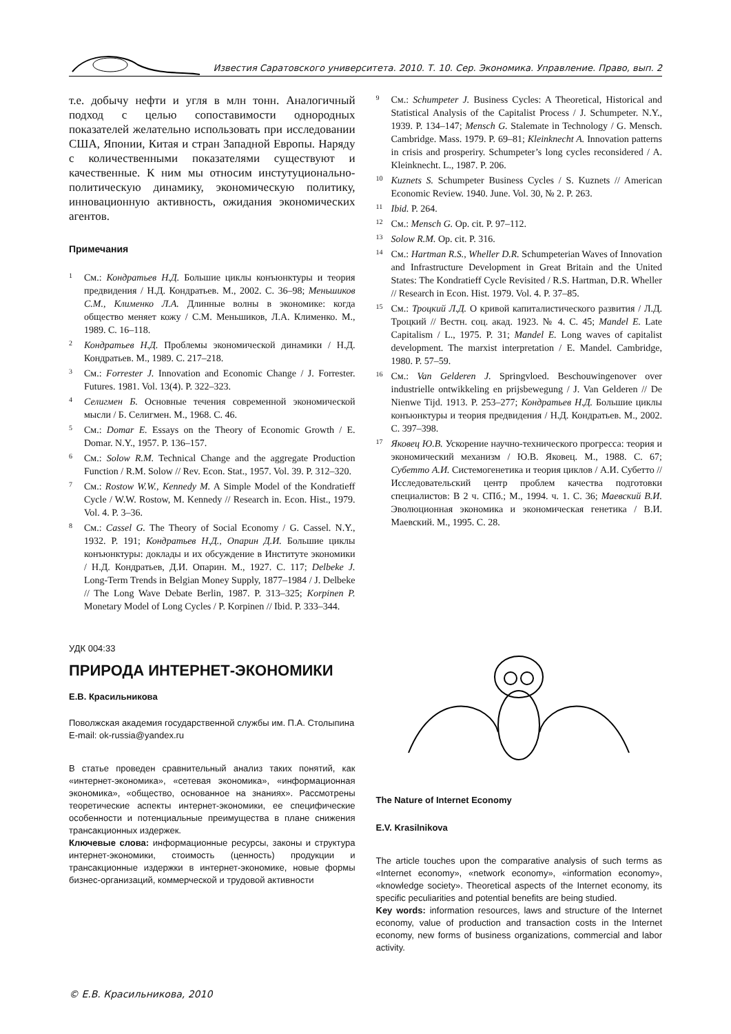Известия Саратовского университета. 2010. Т. 10. Сер. Экономика. Управление. Право, вып. 2
т.е. добычу нефти и угля в млн тонн. Аналогичный подход с целью сопоставимости однородных показателей желательно использовать при исследовании США, Японии, Китая и стран Западной Европы. Наряду с количественными показателями существуют и качественные. К ним мы относим инстутуционально-политическую динамику, экономическую политику, инновационную активность, ожидания экономических агентов.
Примечания
<sup>1</sup> См.: Кондратьев Н.Д. Большие циклы конъюнктуры и теория предвидения / Н.Д. Кондратьев. М., 2002. С. 36–98; Меньшиков С.М., Клименко Л.А. Длинные волны в экономике: когда общество меняет кожу / С.М. Меньшиков, Л.А. Клименко. М., 1989. С. 16–118.
<sup>2</sup> Кондратьев Н.Д. Проблемы экономической динамики / Н.Д. Кондратьев. М., 1989. С. 217–218.
<sup>3</sup> См.: Forrester J. Innovation and Economic Change / J. Forrester. Futures. 1981. Vol. 13(4). P. 322–323.
<sup>4</sup> Селигмен Б. Основные течения современной экономической мысли / Б. Селигмен. М., 1968. С. 46.
<sup>5</sup> См.: Domar E. Essays on the Theory of Economic Growth / E. Domar. N.Y., 1957. P. 136–157.
<sup>6</sup> См.: Solow R.M. Technical Change and the aggregate Production Function / R.M. Solow // Rev. Econ. Stat., 1957. Vol. 39. P. 312–320.
<sup>7</sup> См.: Rostow W.W., Kennedy M. A Simple Model of the Kondratieff Cycle / W.W. Rostow, M. Kennedy // Research in. Econ. Hist., 1979. Vol. 4. P. 3–36.
<sup>8</sup> См.: Cassel G. The Theory of Social Economy / G. Cassel. N.Y., 1932. P. 191; Кондратьев Н.Д., Опарин Д.И. Большие циклы конъюнктуры: доклады и их обсуждение в Институте экономики / Н.Д. Кондратьев, Д.И. Опарин. М., 1927. С. 117; Delbeke J. Long-Term Trends in Belgian Money Supply, 1877–1984 / J. Delbeke // The Long Wave Debate Berlin, 1987. P. 313–325; Korpinen P. Monetary Model of Long Cycles / P. Korpinen // Ibid. P. 333–344.
<sup>9</sup> См.: Schumpeter J. Business Cycles: A Theoretical, Historical and Statistical Analysis of the Capitalist Process / J. Schumpeter. N.Y., 1939. P. 134–147; Mensch G. Stalemate in Technology / G. Mensch. Cambridge. Mass. 1979. P. 69–81; Kleinknecht A. Innovation patterns in crisis and prosperiry. Schumpeter’s long cycles reconsidered / A. Kleinknecht. L., 1987. P. 206.
<sup>10</sup> Kuznets S. Schumpeter Business Cycles / S. Kuznets // American Economic Review. 1940. June. Vol. 30, № 2. P. 263.
<sup>11</sup> Ibid. P. 264.
<sup>12</sup> См.: Mensch G. Op. cit. P. 97–112.
<sup>13</sup> Solow R.M. Op. cit. P. 316.
<sup>14</sup> См.: Hartman R.S., Wheller D.R. Schumpeterian Waves of Innovation and Infrastructure Development in Great Britain and the United States: The Kondratieff Cycle Revisited / R.S. Hartman, D.R. Wheller // Research in Econ. Hist. 1979. Vol. 4. P. 37–85.
<sup>15</sup> См.: Троцкий Л.Д. О кривой капиталистического развития / Л.Д. Троцкий // Вестн. соц. акад. 1923. № 4. С. 45; Mandel E. Late Capitalism / L., 1975. P. 31; Mandel E. Long waves of capitalist development. The marxist interpretation / E. Mandel. Cambridge, 1980. P. 57–59.
<sup>16</sup> См.: Van Gelderen J. Springvloed. Beschouwingenover over industrielle ontwikkeling en prijsbewegung / J. Van Gelderen // De Nienwe Tijd. 1913. P. 253–277; Кондратьев Н.Д. Большие циклы конъюнктуры и теория предвидения / Н.Д. Кондратьев. М., 2002. С. 397–398.
<sup>17</sup> Яковец Ю.В. Ускорение научно-технического прогресса: теория и экономический механизм / Ю.В. Яковец. М., 1988. С. 67; Субетто А.И. Системогенетика и теория циклов / А.И. Субетто // Исследовательский центр проблем качества подготовки специалистов: В 2 ч. СПб.; М., 1994. ч. 1. С. 36; Маевский В.И. Эволюционная экономика и экономическая генетика / В.И. Маевский. М., 1995. С. 28.
УДК 004:33
ПРИРОДА ИНТЕРНЕТ-ЭКОНОМИКИ
Е.В. Красильникова
Поволжская академия государственной службы им. П.А. Столыпина
E-mail: ok-russia@yandex.ru
В статье проведен сравнительный анализ таких понятий, как «интернет-экономика», «сетевая экономика», «информационная экономика», «общество, основанное на знаниях». Рассмотрены теоретические аспекты интернет-экономики, ее специфические особенности и потенциальные преимущества в плане снижения трансакционных издержек.
Ключевые слова: информационные ресурсы, законы и структура интернет-экономики, стоимость (ценность) продукции и трансакционные издержки в интернет-экономике, новые формы бизнес-организаций, коммерческой и трудовой активности
The Nature of Internet Economy
E.V. Krasilnikova
The article touches upon the comparative analysis of such terms as «Internet economy», «network economy», «information economy», «knowledge society». Theoretical aspects of the Internet economy, its specific peculiarities and potential benefits are being studied.
Key words: information resources, laws and structure of the Internet economy, value of production and transaction costs in the Internet economy, new forms of business organizations, commercial and labor activity.
© Е.В. Красильникова, 2010